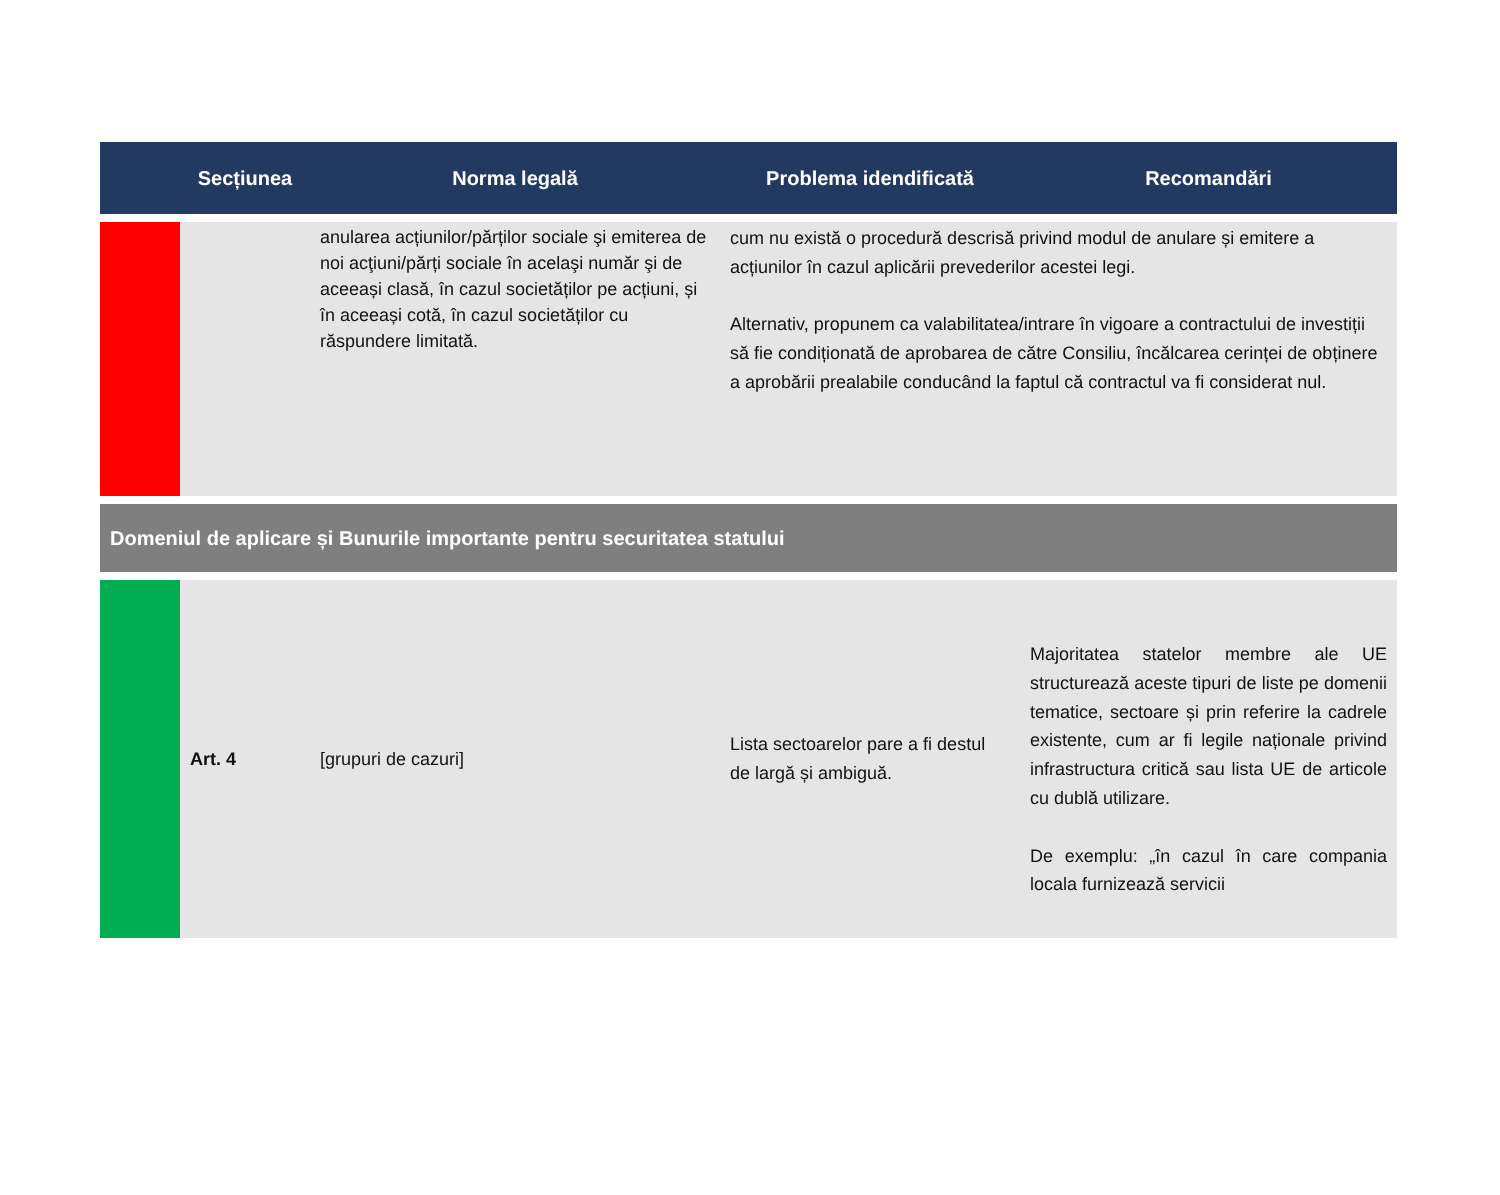| | Secțiunea | Norma legală | Problema idendificată | Recomandări |
| --- | --- | --- | --- | --- |
| | | anularea acțiunilor/părților sociale şi emiterea de noi acţiuni/părți sociale în acelaşi număr şi de aceeași clasă, în cazul societăților pe acțiuni, și în aceeași cotă, în cazul societăților cu răspundere limitată. | cum nu există o procedură descrisă privind modul de anulare și emitere a acțiunilor în cazul aplicării prevederilor acestei legi. Alternativ, propunem ca valabilitatea/intrare în vigoare a contractului de investiții să fie condiționată de aprobarea de către Consiliu, încălcarea cerinței de obținere a aprobării prealabile conducând la faptul că contractul va fi considerat nul. | |
| Domeniul de aplicare și Bunurile importante pentru securitatea statului | | | | |
| | Art. 4 | [grupuri de cazuri] | Lista sectoarelor pare a fi destul de largă și ambiguă. | Majoritatea statelor membre ale UE structurează aceste tipuri de liste pe domenii tematice, sectoare și prin referire la cadrele existente, cum ar fi legile naționale privind infrastructura critică sau lista UE de articole cu dublă utilizare. De exemplu: „în cazul în care compania locala furnizează servicii |